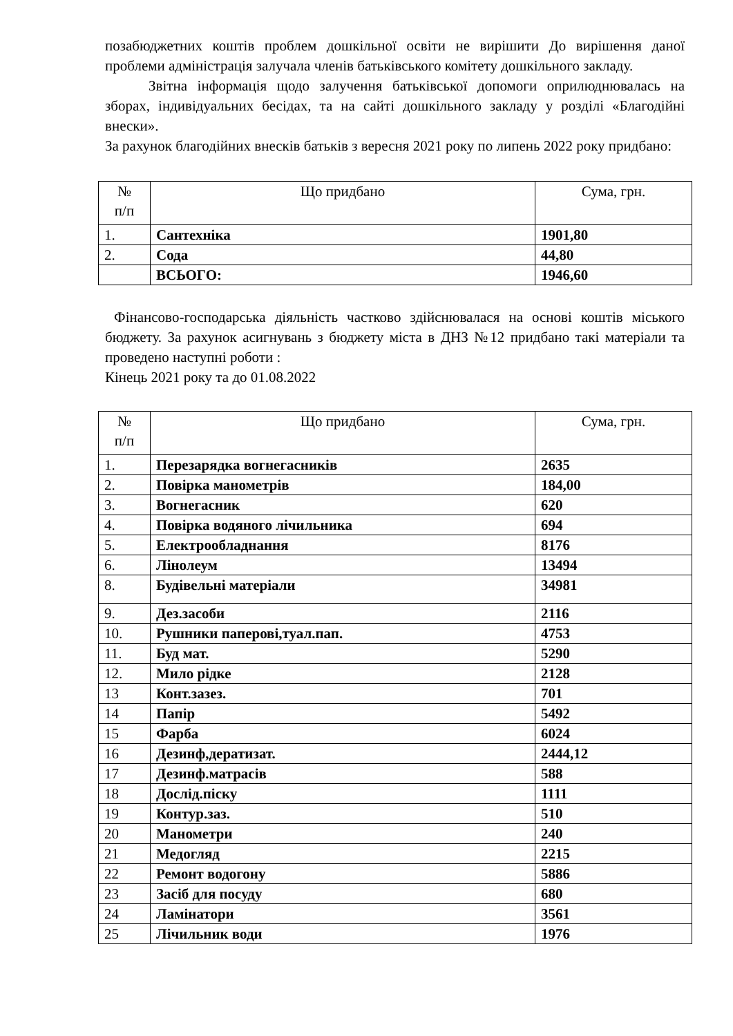позабюджетних коштів проблем дошкільної освіти не вирішити До вирішення даної проблеми адміністрація залучала членів батьківського комітету дошкільного закладу.
Звітна інформація щодо залучення батьківської допомоги оприлюднювалась на зборах, індивідуальних бесідах, та на сайті дошкільного закладу у розділі «Благодійні внески».
За рахунок благодійних внесків батьків з вересня 2021 року по липень 2022 року придбано:
| № п/п | Що придбано | Сума, грн. |
| --- | --- | --- |
| 1. | Сантехніка | 1901,80 |
| 2. | Сода | 44,80 |
| | ВСЬОГО: | 1946,60 |
Фінансово-господарська діяльність частково здійснювалася на основі коштів міського бюджету. За рахунок асигнувань з бюджету міста в ДНЗ №12 придбано такі матеріали та проведено наступні роботи :
Кінець 2021 року та до 01.08.2022
| № п/п | Що придбано | Сума, грн. |
| --- | --- | --- |
| 1. | Перезарядка вогнегасників | 2635 |
| 2. | Повірка манометрів | 184,00 |
| 3. | Вогнегасник | 620 |
| 4. | Повірка водяного лічильника | 694 |
| 5. | Електрообладнання | 8176 |
| 6. | Лінолеум | 13494 |
| 8. | Будівельні матеріали | 34981 |
| 9. | Дез.засоби | 2116 |
| 10. | Рушники паперові,туал.пап. | 4753 |
| 11. | Буд мат. | 5290 |
| 12. | Мило рідке | 2128 |
| 13 | Конт.зазез. | 701 |
| 14 | Папір | 5492 |
| 15 | Фарба | 6024 |
| 16 | Дезинф,дератизат. | 2444,12 |
| 17 | Дезинф.матрасів | 588 |
| 18 | Дослід.піску | 1111 |
| 19 | Контур.заз. | 510 |
| 20 | Манометри | 240 |
| 21 | Медогляд | 2215 |
| 22 | Ремонт водогону | 5886 |
| 23 | Засіб для посуду | 680 |
| 24 | Ламінатори | 3561 |
| 25 | Лічильник води | 1976 |